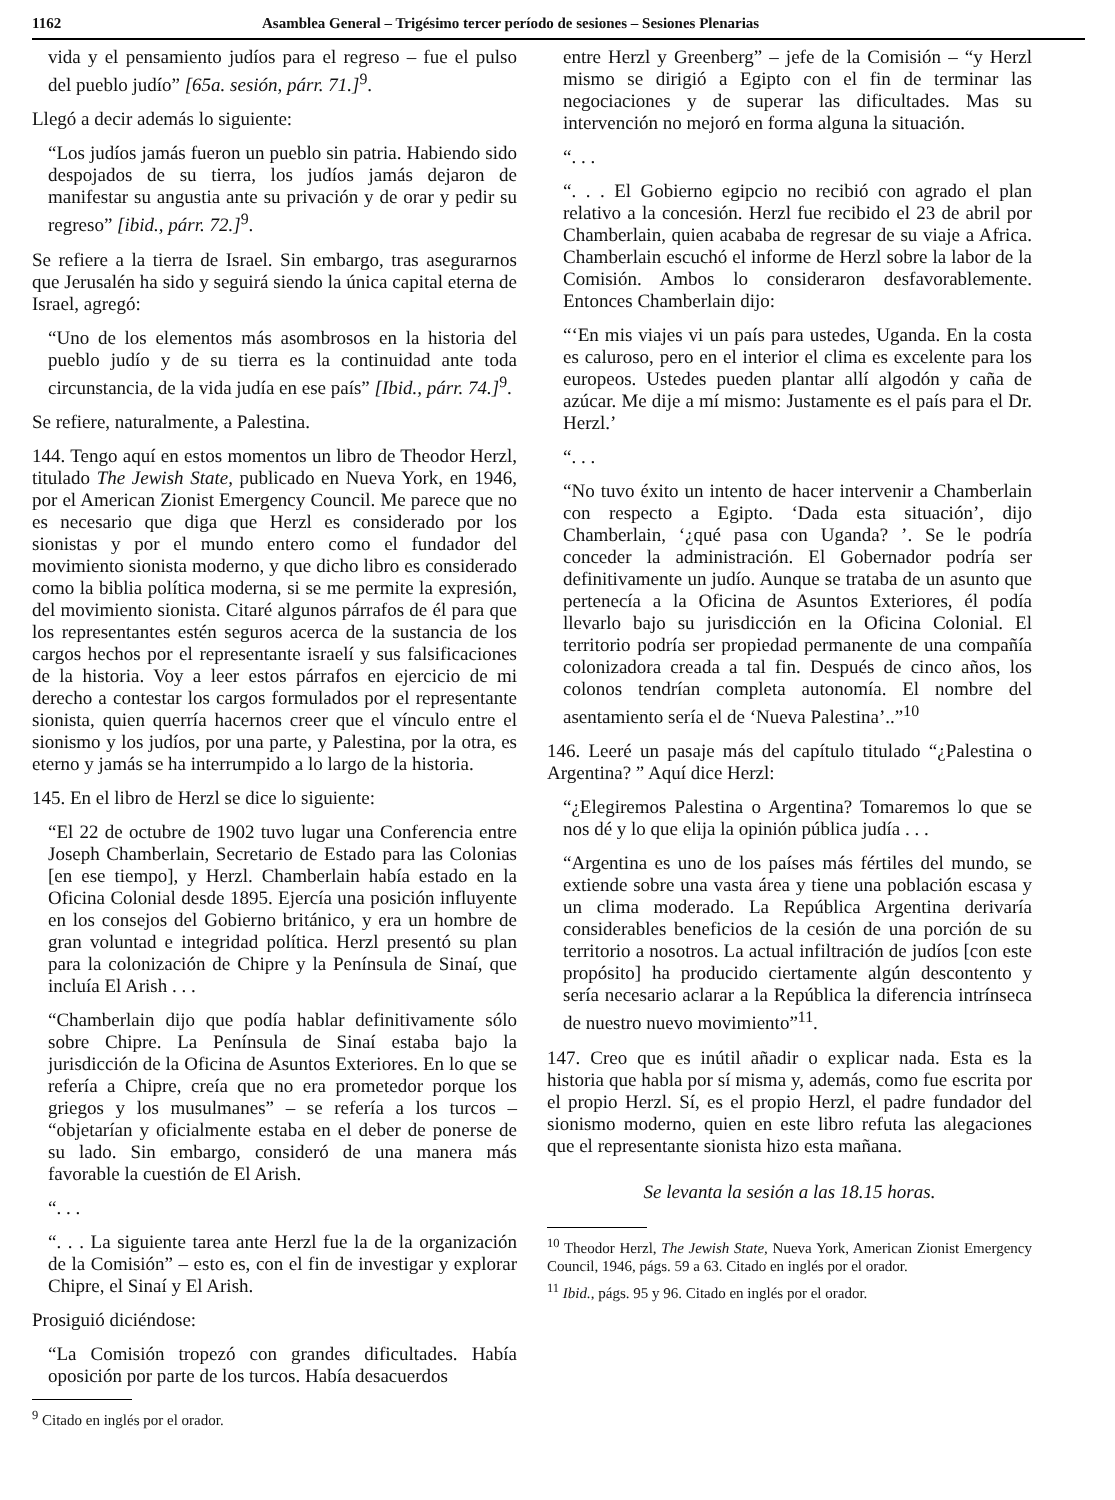1162 Asamblea General – Trigésimo tercer período de sesiones – Sesiones Plenarias
vida y el pensamiento judíos para el regreso – fue el pulso del pueblo judío” [65a. sesión, párr. 71.]<sup>9</sup>.
Llegó a decir además lo siguiente:
“Los judíos jamás fueron un pueblo sin patria. Habiendo sido despojados de su tierra, los judíos jamás dejaron de manifestar su angustia ante su privación y de orar y pedir su regreso” [ibid., párr. 72.]<sup>9</sup>.
Se refiere a la tierra de Israel. Sin embargo, tras asegurarnos que Jerusalén ha sido y seguirá siendo la única capital eterna de Israel, agregó:
“Uno de los elementos más asombrosos en la historia del pueblo judío y de su tierra es la continuidad ante toda circunstancia, de la vida judía en ese país” [Ibid., párr. 74.]<sup>9</sup>.
Se refiere, naturalmente, a Palestina.
144. Tengo aquí en estos momentos un libro de Theodor Herzl, titulado The Jewish State, publicado en Nueva York, en 1946, por el American Zionist Emergency Council. Me parece que no es necesario que diga que Herzl es considerado por los sionistas y por el mundo entero como el fundador del movimiento sionista moderno, y que dicho libro es considerado como la biblia política moderna, si se me permite la expresión, del movimiento sionista. Citaré algunos párrafos de él para que los representantes estén seguros acerca de la sustancia de los cargos hechos por el representante israelí y sus falsificaciones de la historia. Voy a leer estos párrafos en ejercicio de mi derecho a contestar los cargos formulados por el representante sionista, quien querría hacernos creer que el vínculo entre el sionismo y los judíos, por una parte, y Palestina, por la otra, es eterno y jamás se ha interrumpido a lo largo de la historia.
145. En el libro de Herzl se dice lo siguiente:
“El 22 de octubre de 1902 tuvo lugar una Conferencia entre Joseph Chamberlain, Secretario de Estado para las Colonias [en ese tiempo], y Herzl. Chamberlain había estado en la Oficina Colonial desde 1895. Ejercía una posición influyente en los consejos del Gobierno británico, y era un hombre de gran voluntad e integridad política. Herzl presentó su plan para la colonización de Chipre y la Península de Sinaí, que incluía El Arish . . .
“Chamberlain dijo que podía hablar definitivamente sólo sobre Chipre. La Península de Sinaí estaba bajo la jurisdicción de la Oficina de Asuntos Exteriores. En lo que se refería a Chipre, creía que no era prometedor porque los griegos y los musulmanes” – se refería a los turcos – “objetarían y oficialmente estaba en el deber de ponerse de su lado. Sin embargo, consideró de una manera más favorable la cuestión de El Arish.
“. . .
“. . . La siguiente tarea ante Herzl fue la de la organización de la Comisión” – esto es, con el fin de investigar y explorar Chipre, el Sinaí y El Arish.
Prosiguió diciéndose:
“La Comisión tropezó con grandes dificultades. Había oposición por parte de los turcos. Había desacuerdos
<sup>9</sup> Citado en inglés por el orador.
entre Herzl y Greenberg” – jefe de la Comisión – “y Herzl mismo se dirigió a Egipto con el fin de terminar las negociaciones y de superar las dificultades. Mas su intervención no mejoró en forma alguna la situación.
“. . .
“. . . El Gobierno egipcio no recibió con agrado el plan relativo a la concesión. Herzl fue recibido el 23 de abril por Chamberlain, quien acababa de regresar de su viaje a Africa. Chamberlain escuchó el informe de Herzl sobre la labor de la Comisión. Ambos lo consideraron desfavorablemente. Entonces Chamberlain dijo:
“‘En mis viajes vi un país para ustedes, Uganda. En la costa es caluroso, pero en el interior el clima es excelente para los europeos. Ustedes pueden plantar allí algodón y caña de azúcar. Me dije a mí mismo: Justamente es el país para el Dr. Herzl.’
“. . .
“No tuvo éxito un intento de hacer intervenir a Chamberlain con respecto a Egipto. ‘Dada esta situación’, dijo Chamberlain, ‘¿qué pasa con Uganda? ’. Se le podría conceder la administración. El Gobernador podría ser definitivamente un judío. Aunque se trataba de un asunto que pertenecía a la Oficina de Asuntos Exteriores, él podía llevarlo bajo su jurisdicción en la Oficina Colonial. El territorio podría ser propiedad permanente de una compañía colonizadora creada a tal fin. Después de cinco años, los colonos tendrían completa autonomía. El nombre del asentamiento sería el de ‘Nueva Palestina’..”<sup>10</sup>
146. Leeré un pasaje más del capítulo titulado “¿Palestina o Argentina? ” Aquí dice Herzl:
“¿Elegiremos Palestina o Argentina? Tomaremos lo que se nos dé y lo que elija la opinión pública judía . . .
“Argentina es uno de los países más fértiles del mundo, se extiende sobre una vasta área y tiene una población escasa y un clima moderado. La República Argentina derivaría considerables beneficios de la cesión de una porción de su territorio a nosotros. La actual infiltración de judíos [con este propósito] ha producido ciertamente algún descontento y sería necesario aclarar a la República la diferencia intrínseca de nuestro nuevo movimiento”<sup>11</sup>.
147. Creo que es inútil añadir o explicar nada. Esta es la historia que habla por sí misma y, además, como fue escrita por el propio Herzl. Sí, es el propio Herzl, el padre fundador del sionismo moderno, quien en este libro refuta las alegaciones que el representante sionista hizo esta mañana.
Se levanta la sesión a las 18.15 horas.
<sup>10</sup> Theodor Herzl, The Jewish State, Nueva York, American Zionist Emergency Council, 1946, págs. 59 a 63. Citado en inglés por el orador.
<sup>11</sup> Ibid., págs. 95 y 96. Citado en inglés por el orador.